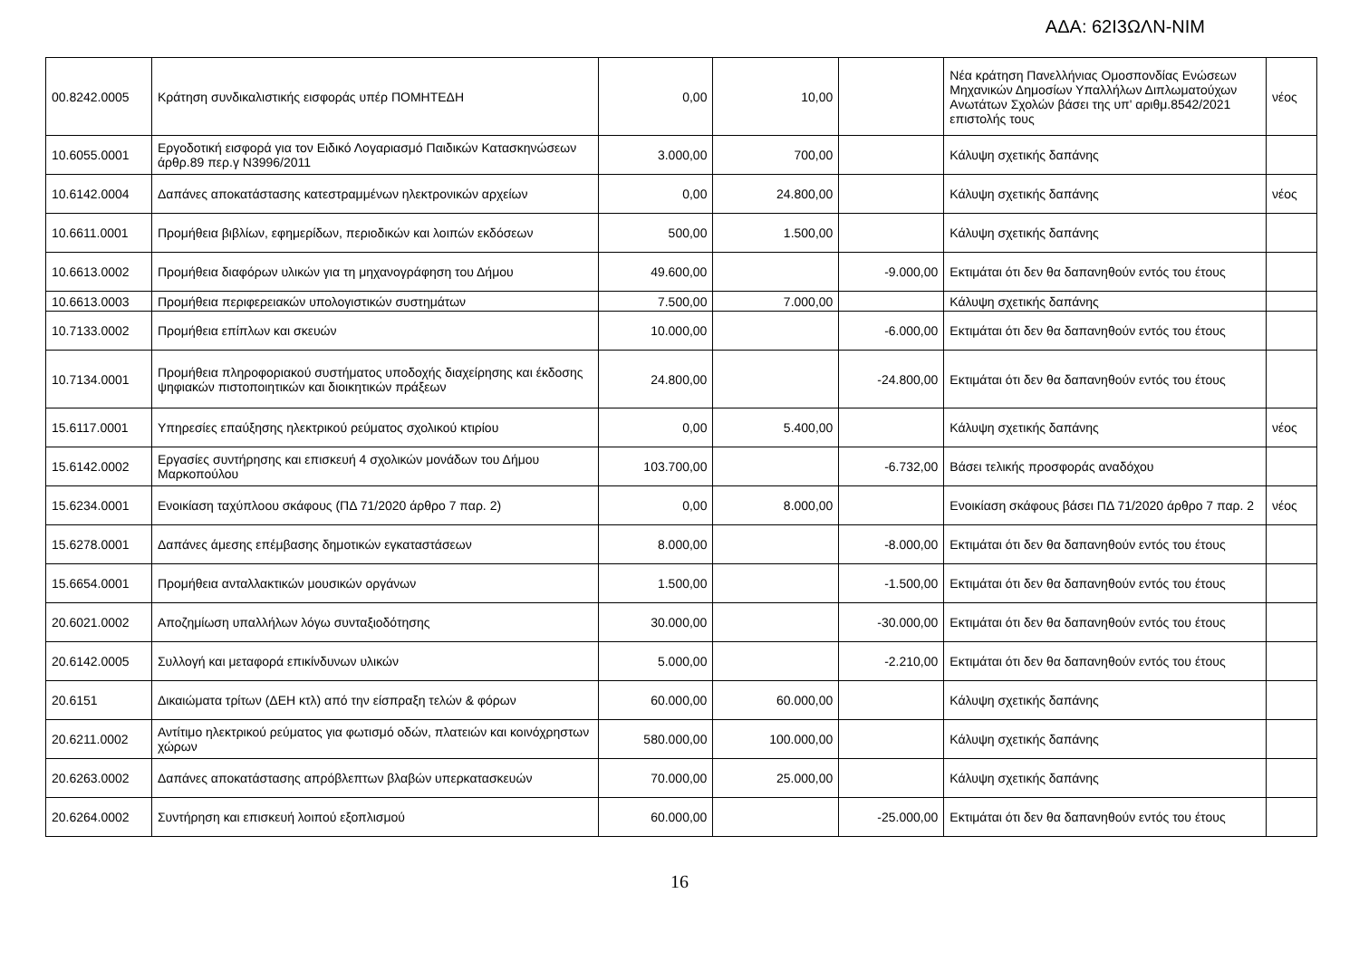ΑΔΑ: 62Ι3ΩΛΝ-ΝΙΜ
| 00.8242.0005 | Κράτηση συνδικαλιστικής εισφοράς υπέρ ΠΟΜΗΤΕΔΗ | 0,00 | 10,00 | | Νέα κράτηση Πανελλήνιας Ομοσπονδίας Ενώσεων Μηχανικών Δημοσίων Υπαλλήλων Διπλωματούχων Ανωτάτων Σχολών βάσει της υπ' αριθμ.8542/2021 επιστολής τους | νέος |
| 10.6055.0001 | Εργοδοτική εισφορά για τον Ειδικό Λογαριασμό Παιδικών Κατασκηνώσεων άρθρ.89 περ.γ Ν3996/2011 | 3.000,00 | 700,00 | | Κάλυψη σχετικής δαπάνης | |
| 10.6142.0004 | Δαπάνες αποκατάστασης κατεστραμμένων ηλεκτρονικών αρχείων | 0,00 | 24.800,00 | | Κάλυψη σχετικής δαπάνης | νέος |
| 10.6611.0001 | Προμήθεια βιβλίων, εφημερίδων, περιοδικών και λοιπών εκδόσεων | 500,00 | 1.500,00 | | Κάλυψη σχετικής δαπάνης | |
| 10.6613.0002 | Προμήθεια διαφόρων υλικών για τη μηχανογράφηση του Δήμου | 49.600,00 | | -9.000,00 | Εκτιμάται ότι δεν θα δαπανηθούν εντός του έτους | |
| 10.6613.0003 | Προμήθεια περιφερειακών υπολογιστικών συστημάτων | 7.500,00 | 7.000,00 | | Κάλυψη σχετικής δαπάνης | |
| 10.7133.0002 | Προμήθεια επίπλων και σκευών | 10.000,00 | | -6.000,00 | Εκτιμάται ότι δεν θα δαπανηθούν εντός του έτους | |
| 10.7134.0001 | Προμήθεια πληροφοριακού συστήματος υποδοχής διαχείρησης και έκδοσης ψηφιακών πιστοποιητικών και διοικητικών πράξεων | 24.800,00 | | -24.800,00 | Εκτιμάται ότι δεν θα δαπανηθούν εντός του έτους | |
| 15.6117.0001 | Υπηρεσίες επαύξησης ηλεκτρικού ρεύματος σχολικού κτιρίου | 0,00 | 5.400,00 | | Κάλυψη σχετικής δαπάνης | νέος |
| 15.6142.0002 | Εργασίες συντήρησης και επισκευή 4 σχολικών μονάδων του Δήμου Μαρκοπούλου | 103.700,00 | | -6.732,00 | Βάσει τελικής προσφοράς αναδόχου | |
| 15.6234.0001 | Ενοικίαση ταχύπλοου σκάφους (ΠΔ 71/2020 άρθρο 7 παρ. 2) | 0,00 | 8.000,00 | | Ενοικίαση σκάφους βάσει ΠΔ 71/2020 άρθρο 7 παρ. 2 | νέος |
| 15.6278.0001 | Δαπάνες άμεσης επέμβασης δημοτικών εγκαταστάσεων | 8.000,00 | | -8.000,00 | Εκτιμάται ότι δεν θα δαπανηθούν εντός του έτους | |
| 15.6654.0001 | Προμήθεια ανταλλακτικών μουσικών οργάνων | 1.500,00 | | -1.500,00 | Εκτιμάται ότι δεν θα δαπανηθούν εντός του έτους | |
| 20.6021.0002 | Αποζημίωση υπαλλήλων λόγω συνταξιοδότησης | 30.000,00 | | -30.000,00 | Εκτιμάται ότι δεν θα δαπανηθούν εντός του έτους | |
| 20.6142.0005 | Συλλογή και μεταφορά επικίνδυνων υλικών | 5.000,00 | | -2.210,00 | Εκτιμάται ότι δεν θα δαπανηθούν εντός του έτους | |
| 20.6151 | Δικαιώματα τρίτων (ΔΕΗ κτλ) από την είσπραξη τελών & φόρων | 60.000,00 | 60.000,00 | | Κάλυψη σχετικής δαπάνης | |
| 20.6211.0002 | Αντίτιμο ηλεκτρικού ρεύματος για φωτισμό οδών, πλατειών και κοινόχρηστων χώρων | 580.000,00 | 100.000,00 | | Κάλυψη σχετικής δαπάνης | |
| 20.6263.0002 | Δαπάνες αποκατάστασης απρόβλεπτων βλαβών υπερκατασκευών | 70.000,00 | 25.000,00 | | Κάλυψη σχετικής δαπάνης | |
| 20.6264.0002 | Συντήρηση και επισκευή λοιπού εξοπλισμού | 60.000,00 | | -25.000,00 | Εκτιμάται ότι δεν θα δαπανηθούν εντός του έτους | |
16